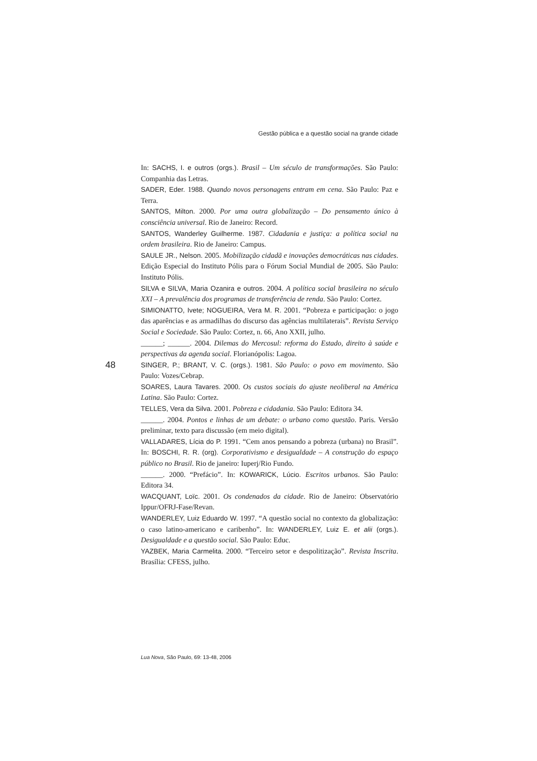Gestão pública e a questão social na grande cidade
48
In: SACHS, I. e outros (orgs.). Brasil – Um século de transformações. São Paulo: Companhia das Letras.
SADER, Eder. 1988. Quando novos personagens entram em cena. São Paulo: Paz e Terra.
SANTOS, Milton. 2000. Por uma outra globalização – Do pensamento único à consciência universal. Rio de Janeiro: Record.
SANTOS, Wanderley Guilherme. 1987. Cidadania e justiça: a política social na ordem brasileira. Rio de Janeiro: Campus.
SAULE JR., Nelson. 2005. Mobilização cidadã e inovações democráticas nas cidades. Edição Especial do Instituto Pólis para o Fórum Social Mundial de 2005. São Paulo: Instituto Pólis.
SILVA e SILVA, Maria Ozanira e outros. 2004. A política social brasileira no século XXI – A prevalência dos programas de transferência de renda. São Paulo: Cortez.
SIMIONATTO, Ivete; NOGUEIRA, Vera M. R. 2001. “Pobreza e participação: o jogo das aparências e as armadilhas do discurso das agências multilaterais”. Revista Serviço Social e Sociedade. São Paulo: Cortez, n. 66, Ano XXII, julho.
______; ______. 2004. Dilemas do Mercosul: reforma do Estado, direito à saúde e perspectivas da agenda social. Florianópolis: Lagoa.
SINGER, P.; BRANT, V. C. (orgs.). 1981. São Paulo: o povo em movimento. São Paulo: Vozes/Cebrap.
SOARES, Laura Tavares. 2000. Os custos sociais do ajuste neoliberal na América Latina. São Paulo: Cortez.
TELLES, Vera da Silva. 2001. Pobreza e cidadania. São Paulo: Editora 34.
______. 2004. Pontos e linhas de um debate: o urbano como questão. Paris. Versão preliminar, texto para discussão (em meio digital).
VALLADARES, Lícia do P. 1991. “Cem anos pensando a pobreza (urbana) no Brasil”. In: BOSCHI, R. R. (org). Corporativismo e desigualdade – A construção do espaço público no Brasil. Rio de janeiro: Iuperj/Rio Fundo.
______. 2000. “Prefácio”. In: KOWARICK, Lúcio. Escritos urbanos. São Paulo: Editora 34.
WACQUANT, Loïc. 2001. Os condenados da cidade. Rio de Janeiro: Observatório Ippur/OFRJ-Fase/Revan.
WANDERLEY, Luiz Eduardo W. 1997. “A questão social no contexto da globalização: o caso latino-americano e caribenho”. In: WANDERLEY, Luiz E. et alii (orgs.). Desigualdade e a questão social. São Paulo: Educ.
YAZBEK, Maria Carmelita. 2000. “Terceiro setor e despolitização”. Revista Inscrita. Brasília: CFESS, julho.
Lua Nova, São Paulo, 69: 13-48, 2006